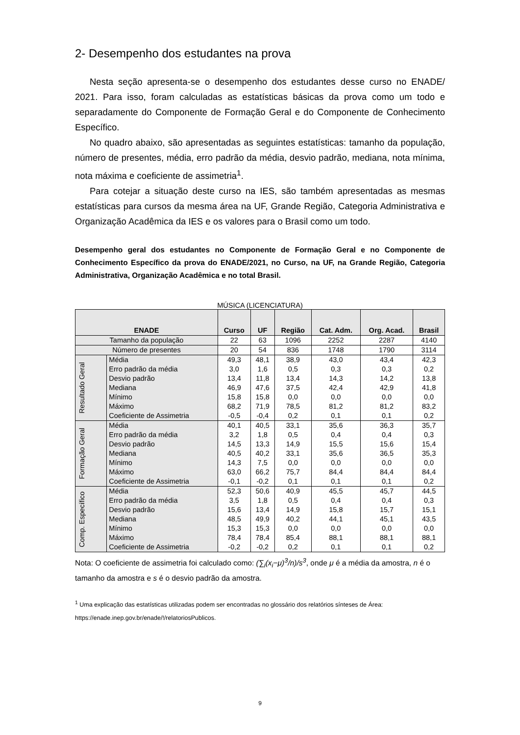2- Desempenho dos estudantes na prova
Nesta seção apresenta-se o desempenho dos estudantes desse curso no ENADE/ 2021. Para isso, foram calculadas as estatísticas básicas da prova como um todo e separadamente do Componente de Formação Geral e do Componente de Conhecimento Específico.
No quadro abaixo, são apresentadas as seguintes estatísticas: tamanho da população, número de presentes, média, erro padrão da média, desvio padrão, mediana, nota mínima, nota máxima e coeficiente de assimetria<sup>1</sup>.
Para cotejar a situação deste curso na IES, são também apresentadas as mesmas estatísticas para cursos da mesma área na UF, Grande Região, Categoria Administrativa e Organização Acadêmica da IES e os valores para o Brasil como um todo.
Desempenho geral dos estudantes no Componente de Formação Geral e no Componente de Conhecimento Específico da prova do ENADE/2021, no Curso, na UF, na Grande Região, Categoria Administrativa, Organização Acadêmica e no total Brasil.
MÚSICA (LICENCIATURA)
| ENADE | | Curso | UF | Região | Cat. Adm. | Org. Acad. | Brasil |
| --- | --- | --- | --- | --- | --- | --- | --- |
| Tamanho da população | | 22 | 63 | 1096 | 2252 | 2287 | 4140 |
| Número de presentes | | 20 | 54 | 836 | 1748 | 1790 | 3114 |
| Resultado Geral | Média | 49,3 | 48,1 | 38,9 | 43,0 | 43,4 | 42,3 |
| | Erro padrão da média | 3,0 | 1,6 | 0,5 | 0,3 | 0,3 | 0,2 |
| | Desvio padrão | 13,4 | 11,8 | 13,4 | 14,3 | 14,2 | 13,8 |
| | Mediana | 46,9 | 47,6 | 37,5 | 42,4 | 42,9 | 41,8 |
| | Mínimo | 15,8 | 15,8 | 0,0 | 0,0 | 0,0 | 0,0 |
| | Máximo | 68,2 | 71,9 | 78,5 | 81,2 | 81,2 | 83,2 |
| | Coeficiente de Assimetria | -0,5 | -0,4 | 0,2 | 0,1 | 0,1 | 0,2 |
| Formação Geral | Média | 40,1 | 40,5 | 33,1 | 35,6 | 36,3 | 35,7 |
| | Erro padrão da média | 3,2 | 1,8 | 0,5 | 0,4 | 0,4 | 0,3 |
| | Desvio padrão | 14,5 | 13,3 | 14,9 | 15,5 | 15,6 | 15,4 |
| | Mediana | 40,5 | 40,2 | 33,1 | 35,6 | 36,5 | 35,3 |
| | Mínimo | 14,3 | 7,5 | 0,0 | 0,0 | 0,0 | 0,0 |
| | Máximo | 63,0 | 66,2 | 75,7 | 84,4 | 84,4 | 84,4 |
| | Coeficiente de Assimetria | -0,1 | -0,2 | 0,1 | 0,1 | 0,1 | 0,2 |
| Comp. Específico | Média | 52,3 | 50,6 | 40,9 | 45,5 | 45,7 | 44,5 |
| | Erro padrão da média | 3,5 | 1,8 | 0,5 | 0,4 | 0,4 | 0,3 |
| | Desvio padrão | 15,6 | 13,4 | 14,9 | 15,8 | 15,7 | 15,1 |
| | Mediana | 48,5 | 49,9 | 40,2 | 44,1 | 45,1 | 43,5 |
| | Mínimo | 15,3 | 15,3 | 0,0 | 0,0 | 0,0 | 0,0 |
| | Máximo | 78,4 | 78,4 | 85,4 | 88,1 | 88,1 | 88,1 |
| | Coeficiente de Assimetria | -0,2 | -0,2 | 0,2 | 0,1 | 0,1 | 0,2 |
Nota: O coeficiente de assimetria foi calculado como: (∑<sub>i</sub>(x<sub>i</sub>−μ)<sup>3</sup>/n)/s<sup>3</sup>, onde μ é a média da amostra, n é o tamanho da amostra e s é o desvio padrão da amostra.
<sup>1</sup> Uma explicação das estatísticas utilizadas podem ser encontradas no glossário dos relatórios sínteses de Área:
https://enade.inep.gov.br/enade/!/relatoriosPublicos.
9